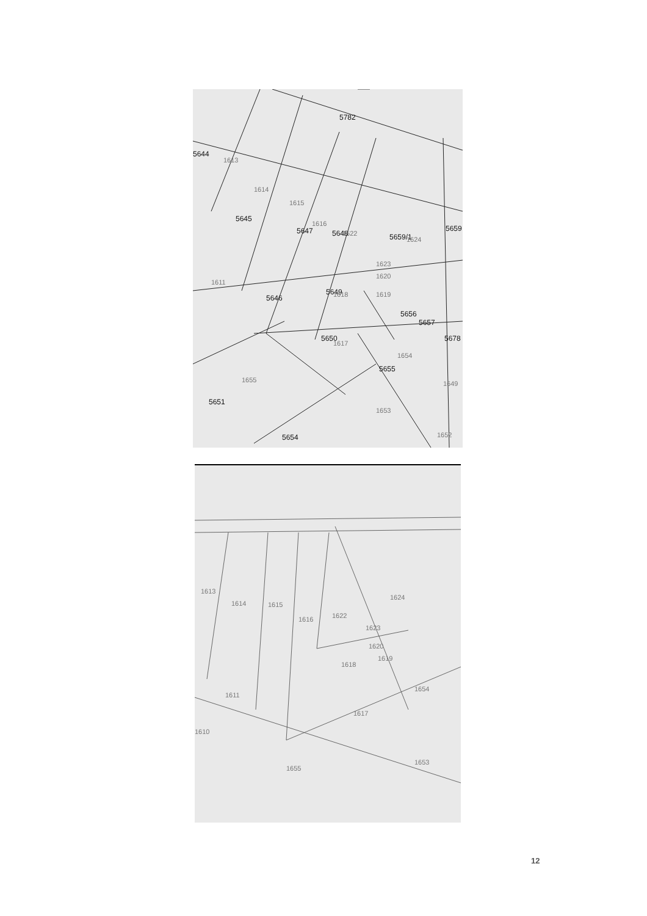5644
5645
5647
5648
5659/1
5659
5646
5649
5656
5657
5678
5650
5655
5651
5654
5782
1613
1614
1615
1616
1622
1624
1623
1620
1619
1618
1617
1654
1655
1649
1653
1652
1611
1613
1614
1615
1616
1622
1624
1623
1620
1619
1618
1617
1654
1611
1610
1655
1653
12